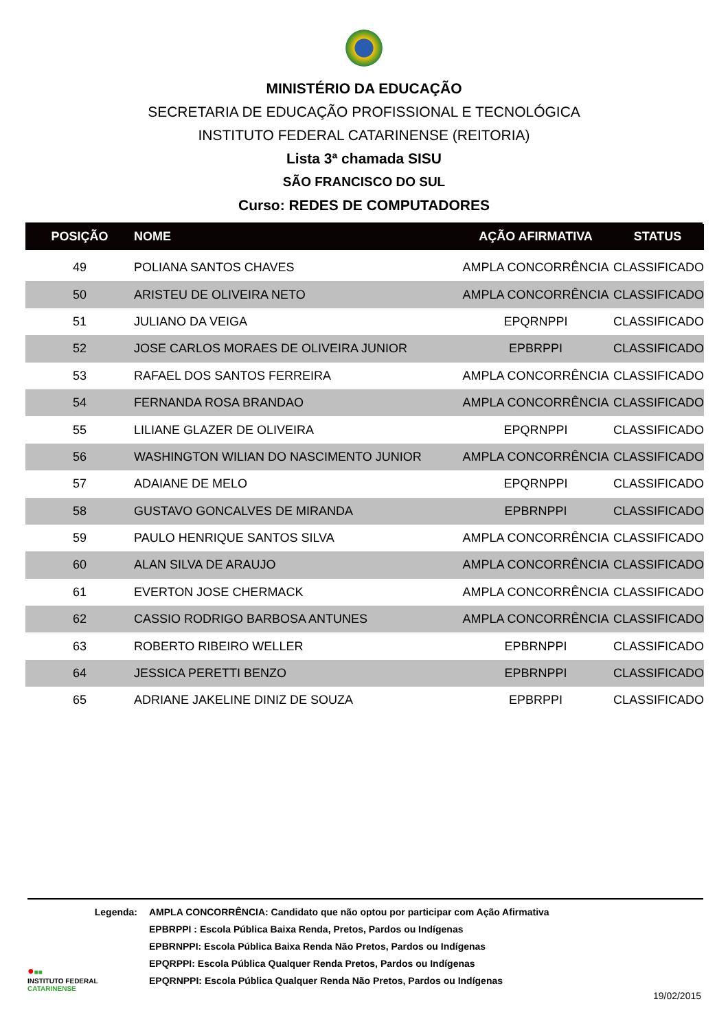MINISTÉRIO DA EDUCAÇÃO
SECRETARIA DE EDUCAÇÃO PROFISSIONAL E TECNOLÓGICA
INSTITUTO FEDERAL CATARINENSE (REITORIA)
Lista 3ª chamada SISU
SÃO FRANCISCO DO SUL
Curso: REDES DE COMPUTADORES
| POSIÇÃO | NOME | AÇÃO AFIRMATIVA | STATUS |
| --- | --- | --- | --- |
| 49 | POLIANA SANTOS CHAVES | AMPLA CONCORRÊNCIA | CLASSIFICADO |
| 50 | ARISTEU DE OLIVEIRA NETO | AMPLA CONCORRÊNCIA | CLASSIFICADO |
| 51 | JULIANO DA VEIGA | EPQRNPPI | CLASSIFICADO |
| 52 | JOSE CARLOS MORAES DE OLIVEIRA JUNIOR | EPBRPPI | CLASSIFICADO |
| 53 | RAFAEL DOS SANTOS FERREIRA | AMPLA CONCORRÊNCIA | CLASSIFICADO |
| 54 | FERNANDA ROSA BRANDAO | AMPLA CONCORRÊNCIA | CLASSIFICADO |
| 55 | LILIANE GLAZER DE OLIVEIRA | EPQRNPPI | CLASSIFICADO |
| 56 | WASHINGTON WILIAN DO NASCIMENTO JUNIOR | AMPLA CONCORRÊNCIA | CLASSIFICADO |
| 57 | ADAIANE DE MELO | EPQRNPPI | CLASSIFICADO |
| 58 | GUSTAVO GONCALVES DE MIRANDA | EPBRNPPI | CLASSIFICADO |
| 59 | PAULO HENRIQUE SANTOS SILVA | AMPLA CONCORRÊNCIA | CLASSIFICADO |
| 60 | ALAN SILVA DE ARAUJO | AMPLA CONCORRÊNCIA | CLASSIFICADO |
| 61 | EVERTON JOSE CHERMACK | AMPLA CONCORRÊNCIA | CLASSIFICADO |
| 62 | CASSIO RODRIGO BARBOSA ANTUNES | AMPLA CONCORRÊNCIA | CLASSIFICADO |
| 63 | ROBERTO RIBEIRO WELLER | EPBRNPPI | CLASSIFICADO |
| 64 | JESSICA PERETTI BENZO | EPBRNPPI | CLASSIFICADO |
| 65 | ADRIANE JAKELINE DINIZ DE SOUZA | EPBRPPI | CLASSIFICADO |
Legenda: AMPLA CONCORRÊNCIA: Candidato que não optou por participar com Ação Afirmativa
EPBRPPI : Escola Pública Baixa Renda, Pretos, Pardos ou Indígenas
EPBRNPPI: Escola Pública Baixa Renda Não Pretos, Pardos ou Indígenas
EPQRPPI: Escola Pública Qualquer Renda Pretos, Pardos ou Indígenas
EPQRNPPI: Escola Pública Qualquer Renda Não Pretos, Pardos ou Indígenas
●■■
INSTITUTO FEDERAL
CATARINENSE
19/02/2015